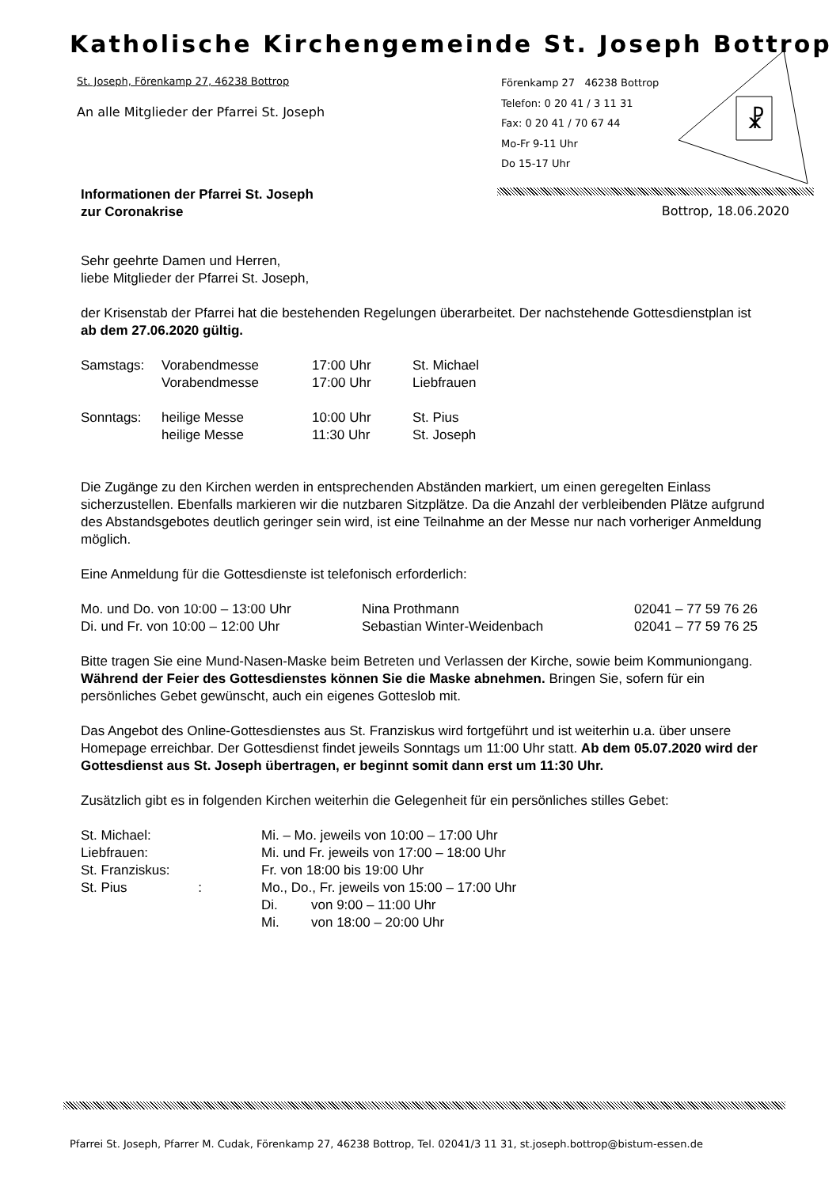Katholische Kirchengemeinde St. Joseph Bottrop
St. Joseph, Förenkamp 27, 46238 Bottrop
An alle Mitglieder der Pfarrei St. Joseph
Förenkamp 27 46238 Bottrop
Telefon: 0 20 41 / 3 11 31
Fax: 0 20 41 / 70 67 44
Mo-Fr 9-11 Uhr
Do 15-17 Uhr
☧
Bottrop, 18.06.2020
Informationen der Pfarrei St. Joseph
zur Coronakrise
Sehr geehrte Damen und Herren,
liebe Mitglieder der Pfarrei St. Joseph,
der Krisenstab der Pfarrei hat die bestehenden Regelungen überarbeitet. Der nachstehende Gottesdienstplan ist ab dem 27.06.2020 gültig.
| Samstags: | Vorabendmesse | 17:00 Uhr | St. Michael |
| | Vorabendmesse | 17:00 Uhr | Liebfrauen |
| Sonntags: | heilige Messe | 10:00 Uhr | St. Pius |
| | heilige Messe | 11:30 Uhr | St. Joseph |
Die Zugänge zu den Kirchen werden in entsprechenden Abständen markiert, um einen geregelten Einlass sicherzustellen. Ebenfalls markieren wir die nutzbaren Sitzplätze. Da die Anzahl der verbleibenden Plätze aufgrund des Abstandsgebotes deutlich geringer sein wird, ist eine Teilnahme an der Messe nur nach vorheriger Anmeldung möglich.
Eine Anmeldung für die Gottesdienste ist telefonisch erforderlich:
| Mo. und Do. von 10:00 – 13:00 Uhr | Nina Prothmann | 02041 – 77 59 76 26 |
| Di. und Fr. von 10:00 – 12:00 Uhr | Sebastian Winter-Weidenbach | 02041 – 77 59 76 25 |
Bitte tragen Sie eine Mund-Nasen-Maske beim Betreten und Verlassen der Kirche, sowie beim Kommuniongang. Während der Feier des Gottesdienstes können Sie die Maske abnehmen. Bringen Sie, sofern für ein persönliches Gebet gewünscht, auch ein eigenes Gotteslob mit.
Das Angebot des Online-Gottesdienstes aus St. Franziskus wird fortgeführt und ist weiterhin u.a. über unsere Homepage erreichbar. Der Gottesdienst findet jeweils Sonntags um 11:00 Uhr statt. Ab dem 05.07.2020 wird der Gottesdienst aus St. Joseph übertragen, er beginnt somit dann erst um 11:30 Uhr.
Zusätzlich gibt es in folgenden Kirchen weiterhin die Gelegenheit für ein persönliches stilles Gebet:
| St. Michael: | Mi. – Mo. jeweils von 10:00 – 17:00 Uhr | |
| Liebfrauen: | Mi. und Fr. jeweils von 17:00 – 18:00 Uhr | |
| St. Franziskus: | Fr. von 18:00 bis 19:00 Uhr | |
| St. Pius : | Mo., Do., Fr. jeweils von 15:00 – 17:00 Uhr | |
| | Di. | von 9:00 – 11:00 Uhr |
| | Mi. | von 18:00 – 20:00 Uhr |
Pfarrei St. Joseph, Pfarrer M. Cudak, Förenkamp 27, 46238 Bottrop, Tel. 02041/3 11 31, st.joseph.bottrop@bistum-essen.de